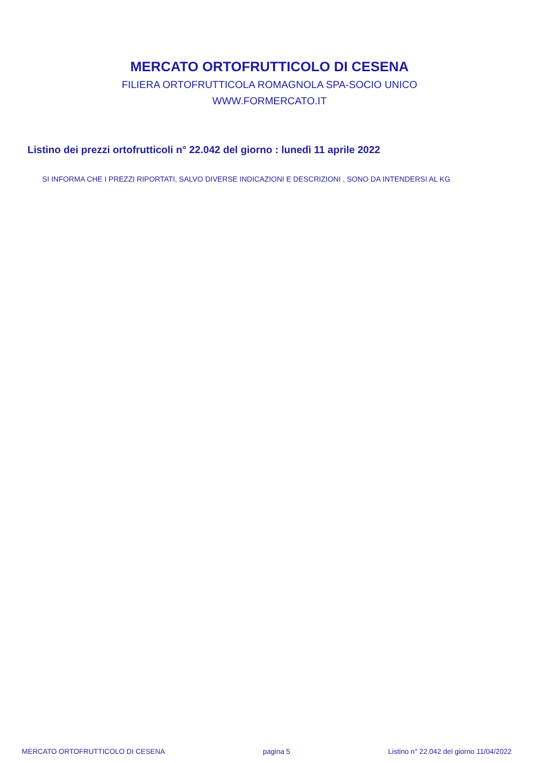MERCATO ORTOFRUTTICOLO DI CESENA
FILIERA ORTOFRUTTICOLA ROMAGNOLA SPA-SOCIO UNICO
WWW.FORMERCATO.IT
Listino dei prezzi ortofrutticoli n° 22.042 del giorno : lunedì 11 aprile 2022
SI INFORMA CHE I PREZZI RIPORTATI, SALVO DIVERSE INDICAZIONI E DESCRIZIONI , SONO DA INTENDERSI AL KG
MERCATO ORTOFRUTTICOLO DI CESENA pagina 5 Listino n° 22.042 del giorno 11/04/2022